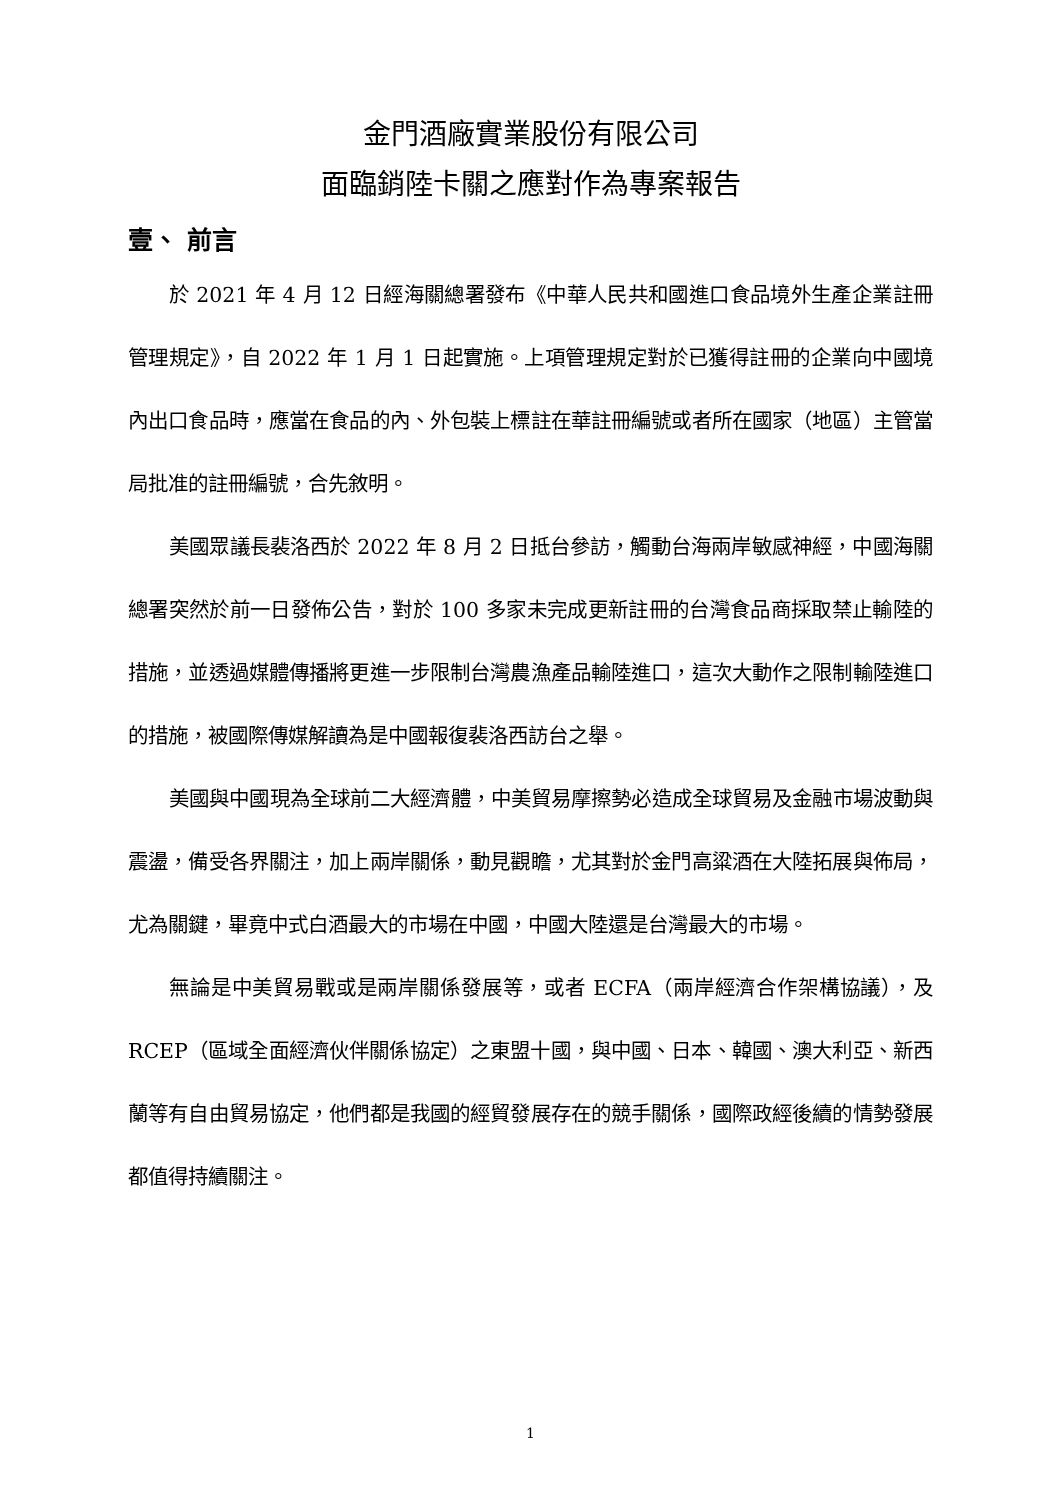金門酒廠實業股份有限公司
面臨銷陸卡關之應對作為專案報告
壹、 前言
於 2021 年 4 月 12 日經海關總署發布《中華人民共和國進口食品境外生產企業註冊管理規定》，自 2022 年 1 月 1 日起實施。上項管理規定對於已獲得註冊的企業向中國境內出口食品時，應當在食品的內、外包裝上標註在華註冊編號或者所在國家（地區）主管當局批准的註冊編號，合先敘明。
美國眾議長裴洛西於 2022 年 8 月 2 日抵台參訪，觸動台海兩岸敏感神經，中國海關總署突然於前一日發佈公告，對於 100 多家未完成更新註冊的台灣食品商採取禁止輸陸的措施，並透過媒體傳播將更進一步限制台灣農漁產品輸陸進口，這次大動作之限制輸陸進口的措施，被國際傳媒解讀為是中國報復裴洛西訪台之舉。
美國與中國現為全球前二大經濟體，中美貿易摩擦勢必造成全球貿易及金融市場波動與震盪，備受各界關注，加上兩岸關係，動見觀瞻，尤其對於金門高粱酒在大陸拓展與佈局，尤為關鍵，畢竟中式白酒最大的市場在中國，中國大陸還是台灣最大的市場。
無論是中美貿易戰或是兩岸關係發展等，或者 ECFA（兩岸經濟合作架構協議），及 RCEP（區域全面經濟伙伴關係協定）之東盟十國，與中國、日本、韓國、澳大利亞、新西蘭等有自由貿易協定，他們都是我國的經貿發展存在的競手關係，國際政經後續的情勢發展都值得持續關注。
1